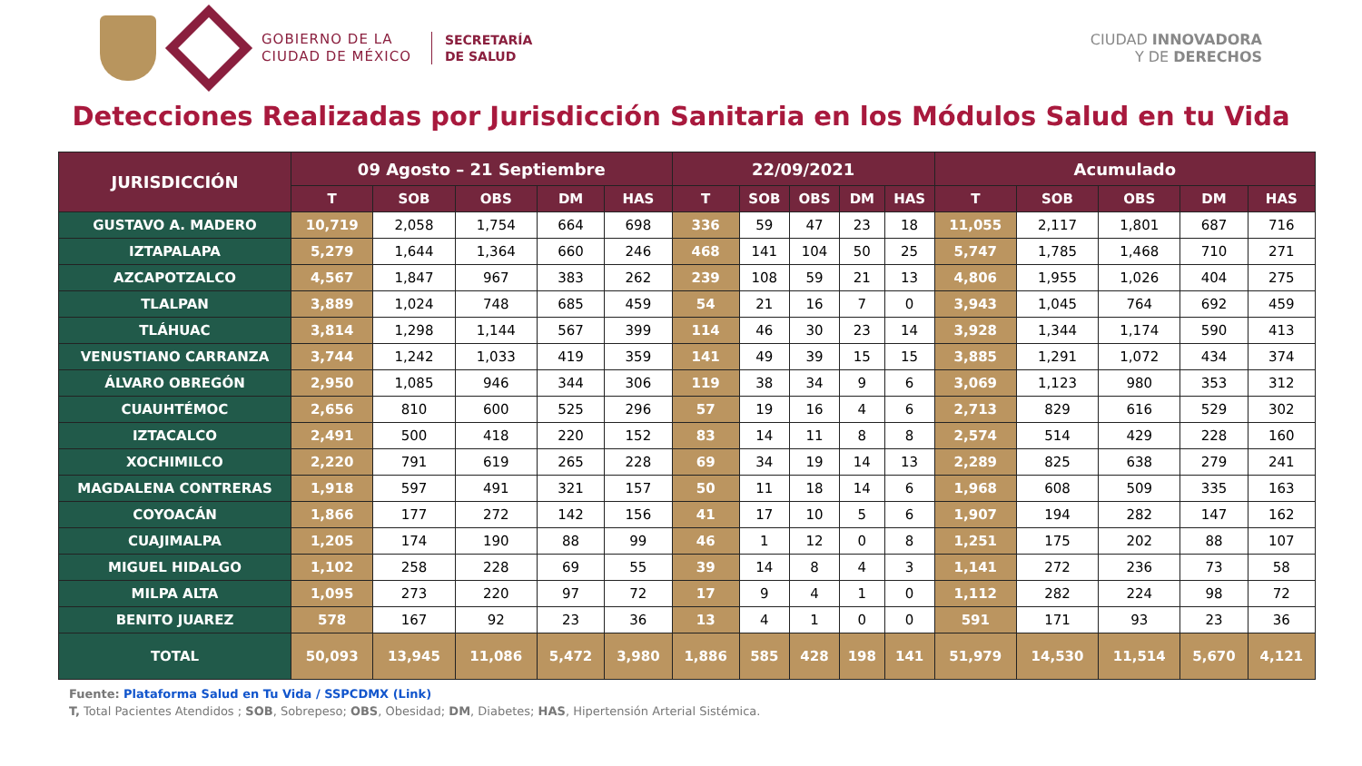GOBIERNO DE LA
CIUDAD DE MÉXICO
SECRETARÍA
DE SALUD
CIUDAD INNOVADORA
Y DE DERECHOS
Detecciones Realizadas por Jurisdicción Sanitaria en los Módulos Salud en tu Vida
| JURISDICCIÓN | 09 Agosto – 21 Septiembre | | | | | 22/09/2021 | | | | | Acumulado | | | | |
| --- | --- | --- | --- | --- | --- | --- | --- | --- | --- | --- | --- | --- | --- | --- | --- |
| | T | SOB | OBS | DM | HAS | T | SOB | OBS | DM | HAS | T | SOB | OBS | DM | HAS |
| GUSTAVO A. MADERO | 10,719 | 2,058 | 1,754 | 664 | 698 | 336 | 59 | 47 | 23 | 18 | 11,055 | 2,117 | 1,801 | 687 | 716 |
| IZTAPALAPA | 5,279 | 1,644 | 1,364 | 660 | 246 | 468 | 141 | 104 | 50 | 25 | 5,747 | 1,785 | 1,468 | 710 | 271 |
| AZCAPOTZALCO | 4,567 | 1,847 | 967 | 383 | 262 | 239 | 108 | 59 | 21 | 13 | 4,806 | 1,955 | 1,026 | 404 | 275 |
| TLALPAN | 3,889 | 1,024 | 748 | 685 | 459 | 54 | 21 | 16 | 7 | 0 | 3,943 | 1,045 | 764 | 692 | 459 |
| TLÁHUAC | 3,814 | 1,298 | 1,144 | 567 | 399 | 114 | 46 | 30 | 23 | 14 | 3,928 | 1,344 | 1,174 | 590 | 413 |
| VENUSTIANO CARRANZA | 3,744 | 1,242 | 1,033 | 419 | 359 | 141 | 49 | 39 | 15 | 15 | 3,885 | 1,291 | 1,072 | 434 | 374 |
| ÁLVARO OBREGÓN | 2,950 | 1,085 | 946 | 344 | 306 | 119 | 38 | 34 | 9 | 6 | 3,069 | 1,123 | 980 | 353 | 312 |
| CUAUHTÉMOC | 2,656 | 810 | 600 | 525 | 296 | 57 | 19 | 16 | 4 | 6 | 2,713 | 829 | 616 | 529 | 302 |
| IZTACALCO | 2,491 | 500 | 418 | 220 | 152 | 83 | 14 | 11 | 8 | 8 | 2,574 | 514 | 429 | 228 | 160 |
| XOCHIMILCO | 2,220 | 791 | 619 | 265 | 228 | 69 | 34 | 19 | 14 | 13 | 2,289 | 825 | 638 | 279 | 241 |
| MAGDALENA CONTRERAS | 1,918 | 597 | 491 | 321 | 157 | 50 | 11 | 18 | 14 | 6 | 1,968 | 608 | 509 | 335 | 163 |
| COYOACÁN | 1,866 | 177 | 272 | 142 | 156 | 41 | 17 | 10 | 5 | 6 | 1,907 | 194 | 282 | 147 | 162 |
| CUAJIMALPA | 1,205 | 174 | 190 | 88 | 99 | 46 | 1 | 12 | 0 | 8 | 1,251 | 175 | 202 | 88 | 107 |
| MIGUEL HIDALGO | 1,102 | 258 | 228 | 69 | 55 | 39 | 14 | 8 | 4 | 3 | 1,141 | 272 | 236 | 73 | 58 |
| MILPA ALTA | 1,095 | 273 | 220 | 97 | 72 | 17 | 9 | 4 | 1 | 0 | 1,112 | 282 | 224 | 98 | 72 |
| BENITO JUAREZ | 578 | 167 | 92 | 23 | 36 | 13 | 4 | 1 | 0 | 0 | 591 | 171 | 93 | 23 | 36 |
| TOTAL | 50,093 | 13,945 | 11,086 | 5,472 | 3,980 | 1,886 | 585 | 428 | 198 | 141 | 51,979 | 14,530 | 11,514 | 5,670 | 4,121 |
Fuente: Plataforma Salud en Tu Vida / SSPCDMX (Link)
T, Total Pacientes Atendidos ; SOB, Sobrepeso; OBS, Obesidad; DM, Diabetes; HAS, Hipertensión Arterial Sistémica.